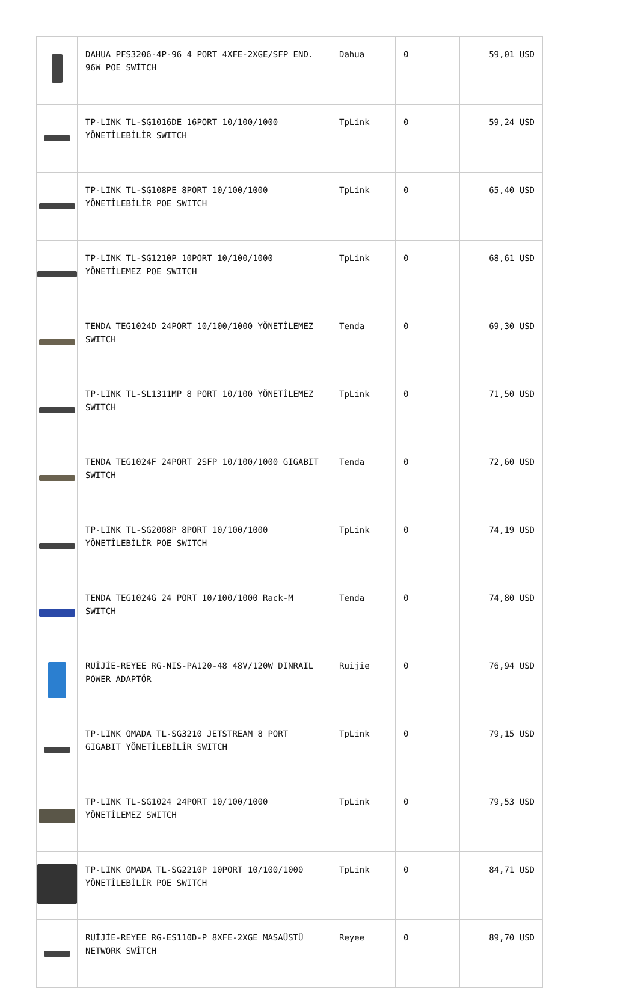| | DAHUA PFS3206-4P-96 4 PORT 4XFE-2XGE/SFP END. 96W POE SWİTCH | Dahua | 0 | 59,01 USD |
| | TP-LINK TL-SG1016DE 16PORT 10/100/1000 YÖNETİLEBİLİR SWITCH | TpLink | 0 | 59,24 USD |
| | TP-LINK TL-SG108PE 8PORT 10/100/1000 YÖNETİLEBİLİR POE SWITCH | TpLink | 0 | 65,40 USD |
| | TP-LINK TL-SG1210P 10PORT 10/100/1000 YÖNETİLEMEZ POE SWITCH | TpLink | 0 | 68,61 USD |
| | TENDA TEG1024D 24PORT 10/100/1000 YÖNETİLEMEZ SWITCH | Tenda | 0 | 69,30 USD |
| | TP-LINK TL-SL1311MP 8 PORT 10/100 YÖNETİLEMEZ SWITCH | TpLink | 0 | 71,50 USD |
| | TENDA TEG1024F 24PORT 2SFP 10/100/1000 GIGABIT SWITCH | Tenda | 0 | 72,60 USD |
| | TP-LINK TL-SG2008P 8PORT 10/100/1000 YÖNETİLEBİLİR POE SWITCH | TpLink | 0 | 74,19 USD |
| | TENDA TEG1024G 24 PORT 10/100/1000 Rack-M SWITCH | Tenda | 0 | 74,80 USD |
| | RUİJİE-REYEE RG-NIS-PA120-48 48V/120W DINRAIL POWER ADAPTÖR | Ruijie | 0 | 76,94 USD |
| | TP-LINK OMADA TL-SG3210 JETSTREAM 8 PORT GIGABIT YÖNETİLEBİLİR SWITCH | TpLink | 0 | 79,15 USD |
| | TP-LINK TL-SG1024 24PORT 10/100/1000 YÖNETİLEMEZ SWITCH | TpLink | 0 | 79,53 USD |
| | TP-LINK OMADA TL-SG2210P 10PORT 10/100/1000 YÖNETİLEBİLİR POE SWITCH | TpLink | 0 | 84,71 USD |
| | RUİJİE-REYEE RG-ES110D-P 8XFE-2XGE MASAÜSTÜ NETWORK SWİTCH | Reyee | 0 | 89,70 USD |